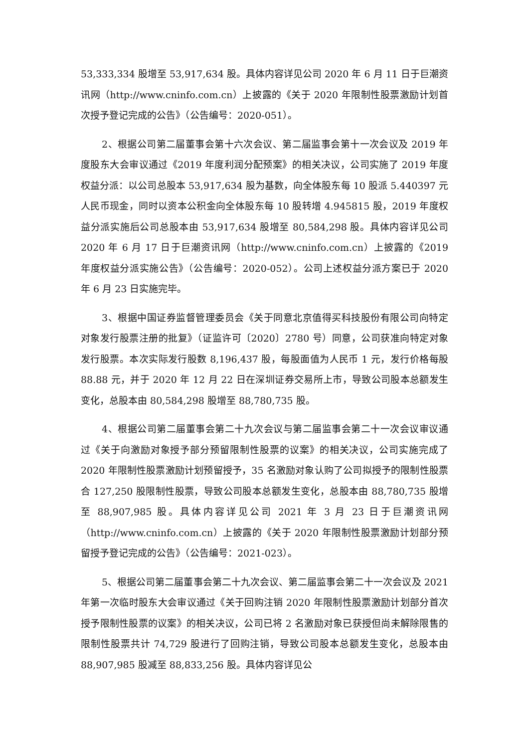53,333,334 股增至 53,917,634 股。具体内容详见公司 2020 年 6 月 11 日于巨潮资讯网（http://www.cninfo.com.cn）上披露的《关于 2020 年限制性股票激励计划首次授予登记完成的公告》（公告编号：2020-051）。
2、根据公司第二届董事会第十六次会议、第二届监事会第十一次会议及 2019 年度股东大会审议通过《2019 年度利润分配预案》的相关决议，公司实施了 2019 年度权益分派：以公司总股本 53,917,634 股为基数，向全体股东每 10 股派 5.440397 元人民币现金，同时以资本公积金向全体股东每 10 股转增 4.945815 股，2019 年度权益分派实施后公司总股本由 53,917,634 股增至 80,584,298 股。具体内容详见公司 2020 年 6 月 17 日于巨潮资讯网（http://www.cninfo.com.cn）上披露的《2019 年度权益分派实施公告》（公告编号：2020-052）。公司上述权益分派方案已于 2020 年 6 月 23 日实施完毕。
3、根据中国证券监督管理委员会《关于同意北京值得买科技股份有限公司向特定对象发行股票注册的批复》（证监许可〔2020〕2780 号）同意，公司获准向特定对象发行股票。本次实际发行股数 8,196,437 股，每股面值为人民币 1 元，发行价格每股 88.88 元，并于 2020 年 12 月 22 日在深圳证券交易所上市，导致公司股本总额发生变化，总股本由 80,584,298 股增至 88,780,735 股。
4、根据公司第二届董事会第二十九次会议与第二届监事会第二十一次会议审议通过《关于向激励对象授予部分预留限制性股票的议案》的相关决议，公司实施完成了 2020 年限制性股票激励计划预留授予，35 名激励对象认购了公司拟授予的限制性股票合 127,250 股限制性股票，导致公司股本总额发生变化，总股本由 88,780,735 股增至 88,907,985 股。具体内容详见公司 2021 年 3 月 23 日于巨潮资讯网（http://www.cninfo.com.cn）上披露的《关于 2020 年限制性股票激励计划部分预留授予登记完成的公告》（公告编号：2021-023）。
5、根据公司第二届董事会第二十九次会议、第二届监事会第二十一次会议及 2021 年第一次临时股东大会审议通过《关于回购注销 2020 年限制性股票激励计划部分首次授予限制性股票的议案》的相关决议，公司已将 2 名激励对象已获授但尚未解除限售的限制性股票共计 74,729 股进行了回购注销，导致公司股本总额发生变化，总股本由 88,907,985 股减至 88,833,256 股。具体内容详见公